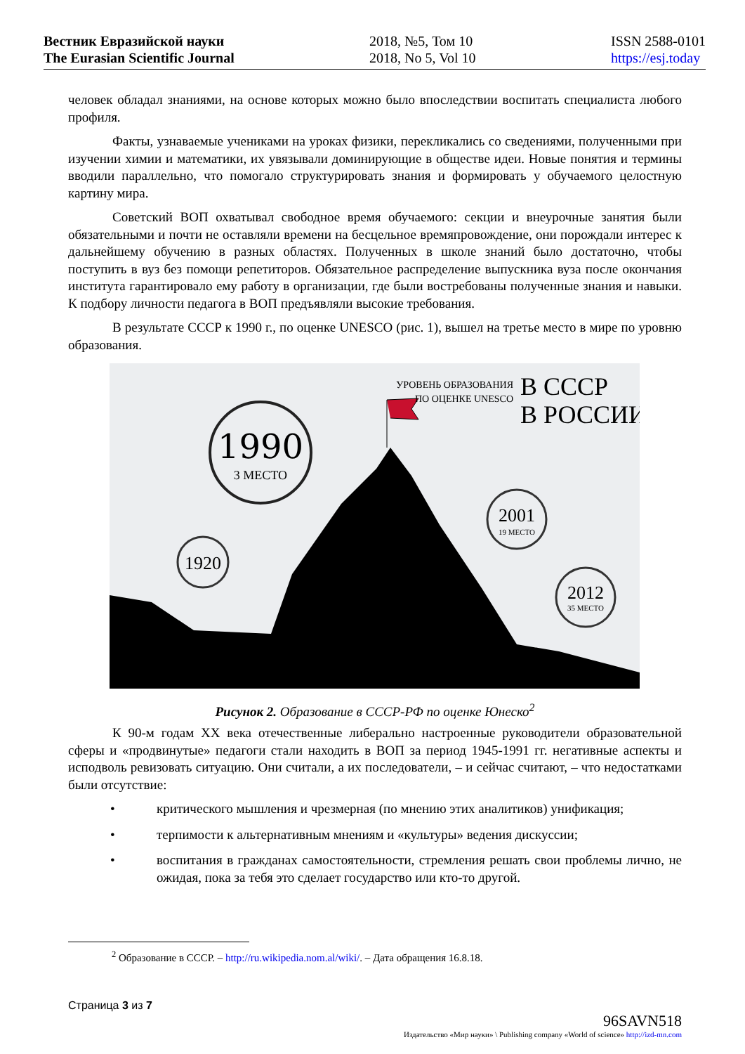Вестник Евразийской науки
The Eurasian Scientific Journal
2018, №5, Том 10
2018, No 5, Vol 10
ISSN 2588-0101
https://esj.today
человек обладал знаниями, на основе которых можно было впоследствии воспитать специалиста любого профиля.
Факты, узнаваемые учениками на уроках физики, перекликались со сведениями, полученными при изучении химии и математики, их увязывали доминирующие в обществе идеи. Новые понятия и термины вводили параллельно, что помогало структурировать знания и формировать у обучаемого целостную картину мира.
Советский ВОП охватывал свободное время обучаемого: секции и внеурочные занятия были обязательными и почти не оставляли времени на бесцельное времяпровождение, они порождали интерес к дальнейшему обучению в разных областях. Полученных в школе знаний было достаточно, чтобы поступить в вуз без помощи репетиторов. Обязательное распределение выпускника вуза после окончания института гарантировало ему работу в организации, где были востребованы полученные знания и навыки. К подбору личности педагога в ВОП предъявляли высокие требования.
В результате СССР к 1990 г., по оценке UNESCO (рис. 1), вышел на третье место в мире по уровню образования.
1990
3 МЕСТО
1920
2001
19 МЕСТО
2012
35 МЕСТО
УРОВЕНЬ ОБРАЗОВАНИЯ
ПО ОЦЕНКЕ UNESCO
В СССР
В РОССИИ
Рисунок 2. Образование в СССР-РФ по оценке Юнеско<sup>2</sup>
К 90-м годам XX века отечественные либерально настроенные руководители образовательной сферы и «продвинутые» педагоги стали находить в ВОП за период 1945-1991 гг. негативные аспекты и исподволь ревизовать ситуацию. Они считали, а их последователи, – и сейчас считают, – что недостатками были отсутствие:
• критического мышления и чрезмерная (по мнению этих аналитиков) унификация;
• терпимости к альтернативным мнениям и «культуры» ведения дискуссии;
• воспитания в гражданах самостоятельности, стремления решать свои проблемы лично, не ожидая, пока за тебя это сделает государство или кто-то другой.
<sup>2</sup> Образование в СССР. – http://ru.wikipedia.nom.al/wiki/. – Дата обращения 16.8.18.
Страница 3 из 7
96SAVN518
Издательство «Мир науки» \ Publishing company «World of science» http://izd-mn.com